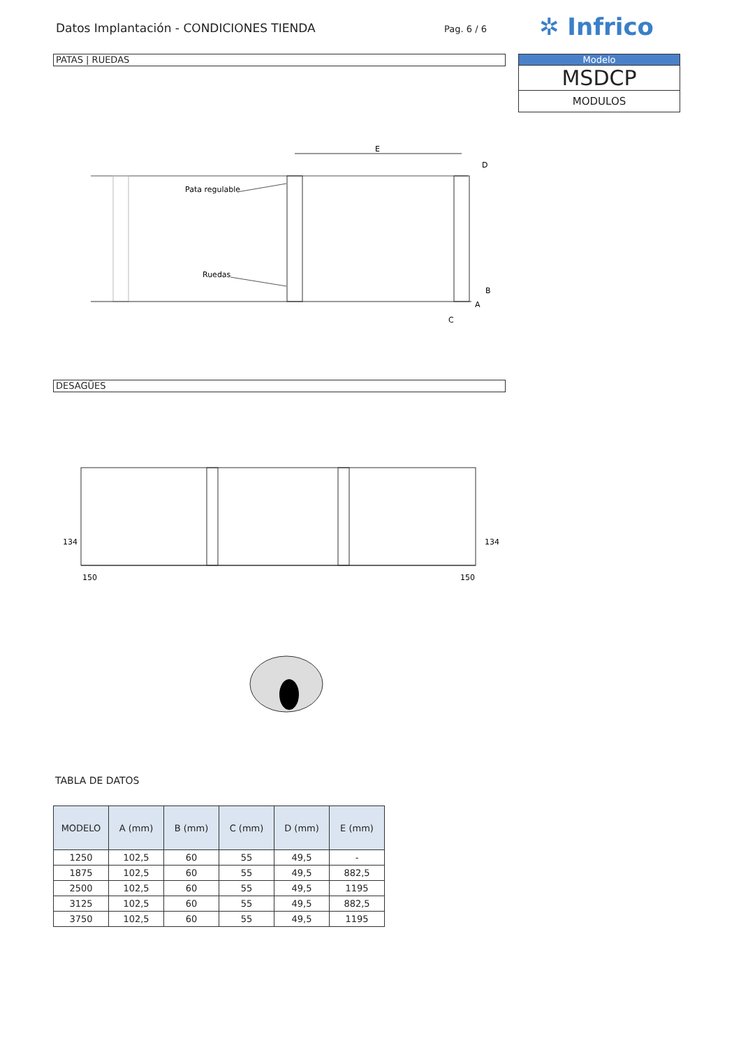Datos Implantación - CONDICIONES TIENDA
Pag. 6 / 6 ✲ Infrico
Modelo
MSDCP
MODULOS
PATAS | RUEDAS
E
Pata regulable
Ruedas
D
B
A
C
DESAGÜES
150
150
134
134
TABLA DE DATOS
| MODELO | A (mm) | B (mm) | C (mm) | D (mm) | E (mm) |
| --- | --- | --- | --- | --- | --- |
| 1250 | 102,5 | 60 | 55 | 49,5 | - |
| 1875 | 102,5 | 60 | 55 | 49,5 | 882,5 |
| 2500 | 102,5 | 60 | 55 | 49,5 | 1195 |
| 3125 | 102,5 | 60 | 55 | 49,5 | 882,5 |
| 3750 | 102,5 | 60 | 55 | 49,5 | 1195 |